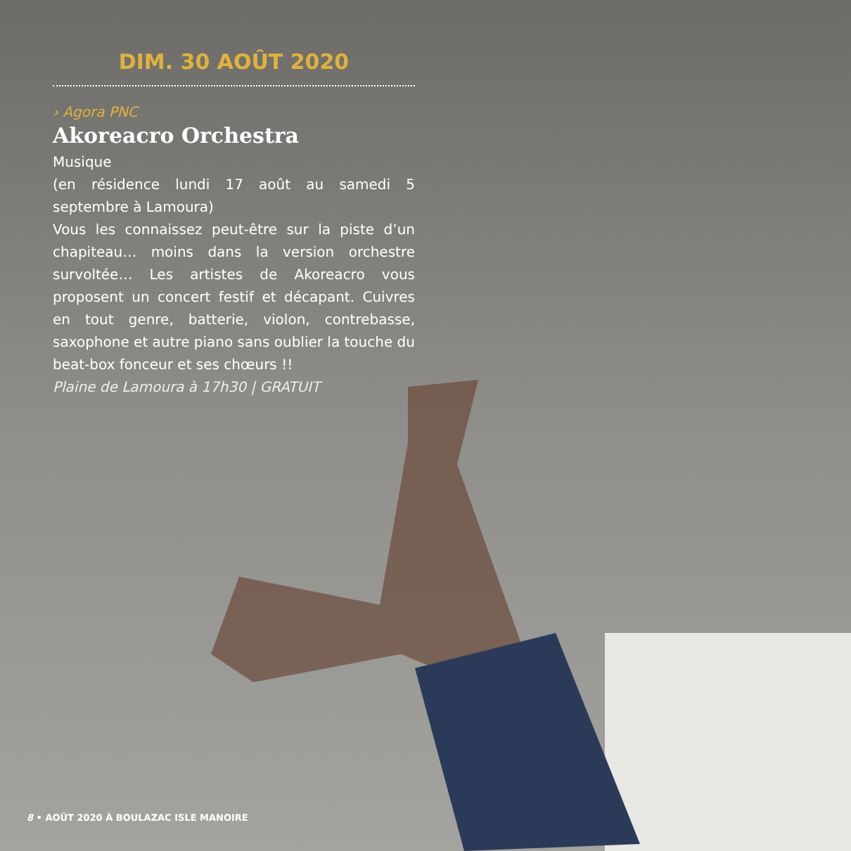DIM. 30 AOÛT 2020
› Agora PNC
Akoreacro Orchestra
Musique
(en résidence lundi 17 août au samedi 5 septembre à Lamoura)
Vous les connaissez peut-être sur la piste d’un chapiteau… moins dans la version orchestre survoltée… Les artistes de Akoreacro vous proposent un concert festif et décapant. Cuivres en tout genre, batterie, violon, contrebasse, saxophone et autre piano sans oublier la touche du beat-box fonceur et ses chœurs !!
Plaine de Lamoura à 17h30 | GRATUIT
8 • AOÛT 2020 À BOULAZAC ISLE MANOIRE